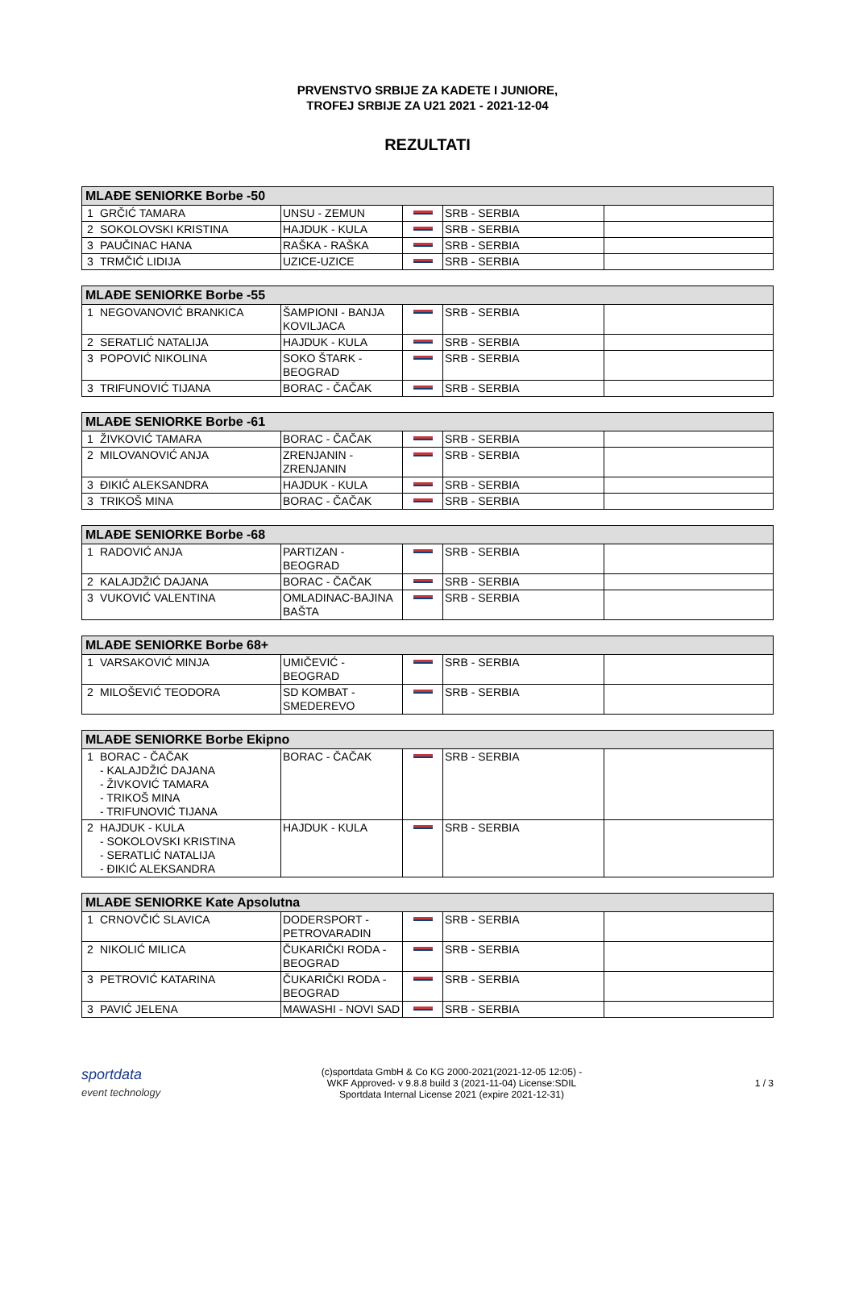PRVENSTVO SRBIJE ZA KADETE I JUNIORE,
TROFEJ SRBIJE ZA U21 2021 - 2021-12-04
REZULTATI
| MLAĐE SENIORKE Borbe -50 | | | | | |
| --- | --- | --- | --- | --- | --- |
| 1 | GRČIĆ TAMARA | UNSU - ZEMUN | | SRB - SERBIA | |
| 2 | SOKOLOVSKI KRISTINA | HAJDUK - KULA | | SRB - SERBIA | |
| 3 | PAUČINAC HANA | RAŠKA - RAŠKA | | SRB - SERBIA | |
| 3 | TRMČIĆ LIDIJA | UZICE-UZICE | | SRB - SERBIA | |
| MLAĐE SENIORKE Borbe -55 | | | | | |
| --- | --- | --- | --- | --- | --- |
| 1 | NEGOVANOVIĆ BRANKICA | ŠAMPIONI - BANJA KOVILJACA | | SRB - SERBIA | |
| 2 | SERATLIĆ NATALIJA | HAJDUK - KULA | | SRB - SERBIA | |
| 3 | POPOVIĆ NIKOLINA | SOKO ŠTARK - BEOGRAD | | SRB - SERBIA | |
| 3 | TRIFUNOVIĆ TIJANA | BORAC - ČAČAK | | SRB - SERBIA | |
| MLAĐE SENIORKE Borbe -61 | | | | | |
| --- | --- | --- | --- | --- | --- |
| 1 | ŽIVKOVIĆ TAMARA | BORAC - ČAČAK | | SRB - SERBIA | |
| 2 | MILOVANOVIĆ ANJA | ZRENJANIN - ZRENJANIN | | SRB - SERBIA | |
| 3 | ĐIKIĆ ALEKSANDRA | HAJDUK - KULA | | SRB - SERBIA | |
| 3 | TRIKOŠ MINA | BORAC - ČAČAK | | SRB - SERBIA | |
| MLAĐE SENIORKE Borbe -68 | | | | | |
| --- | --- | --- | --- | --- | --- |
| 1 | RADOVIĆ ANJA | PARTIZAN - BEOGRAD | | SRB - SERBIA | |
| 2 | KALAJDŽIĆ DAJANA | BORAC - ČAČAK | | SRB - SERBIA | |
| 3 | VUKOVIĆ VALENTINA | OMLADINAC-BAJINA BAŠTA | | SRB - SERBIA | |
| MLAĐE SENIORKE Borbe 68+ | | | | | |
| --- | --- | --- | --- | --- | --- |
| 1 | VARSAKOVIĆ MINJA | UMIČEVIĆ - BEOGRAD | | SRB - SERBIA | |
| 2 | MILOŠEVIĆ TEODORA | SD KOMBAT - SMEDEREVO | | SRB - SERBIA | |
| MLAĐE SENIORKE Borbe Ekipno | | | | | |
| --- | --- | --- | --- | --- | --- |
| 1 | BORAC - ČAČAK - KALAJDŽIĆ DAJANA - ŽIVKOVIĆ TAMARA - TRIKOŠ MINA - TRIFUNOVIĆ TIJANA | BORAC - ČAČAK | | SRB - SERBIA | |
| 2 | HAJDUK - KULA - SOKOLOVSKI KRISTINA - SERATLIĆ NATALIJA - ĐIKIĆ ALEKSANDRA | HAJDUK - KULA | | SRB - SERBIA | |
| MLAĐE SENIORKE Kate Apsolutna | | | | | |
| --- | --- | --- | --- | --- | --- |
| 1 | CRNOVČIĆ SLAVICA | DODERSPORT - PETROVARADIN | | SRB - SERBIA | |
| 2 | NIKOLIĆ MILICA | ČUKARIČKI RODA - BEOGRAD | | SRB - SERBIA | |
| 3 | PETROVIĆ KATARINA | ČUKARIČKI RODA - BEOGRAD | | SRB - SERBIA | |
| 3 | PAVIĆ JELENA | MAWASHI - NOVI SAD | | SRB - SERBIA | |
sportdata
event technology
(c)sportdata GmbH & Co KG 2000-2021(2021-12-05 12:05) -
WKF Approved- v 9.8.8 build 3 (2021-11-04) License:SDIL
Sportdata Internal License 2021 (expire 2021-12-31)
1 / 3